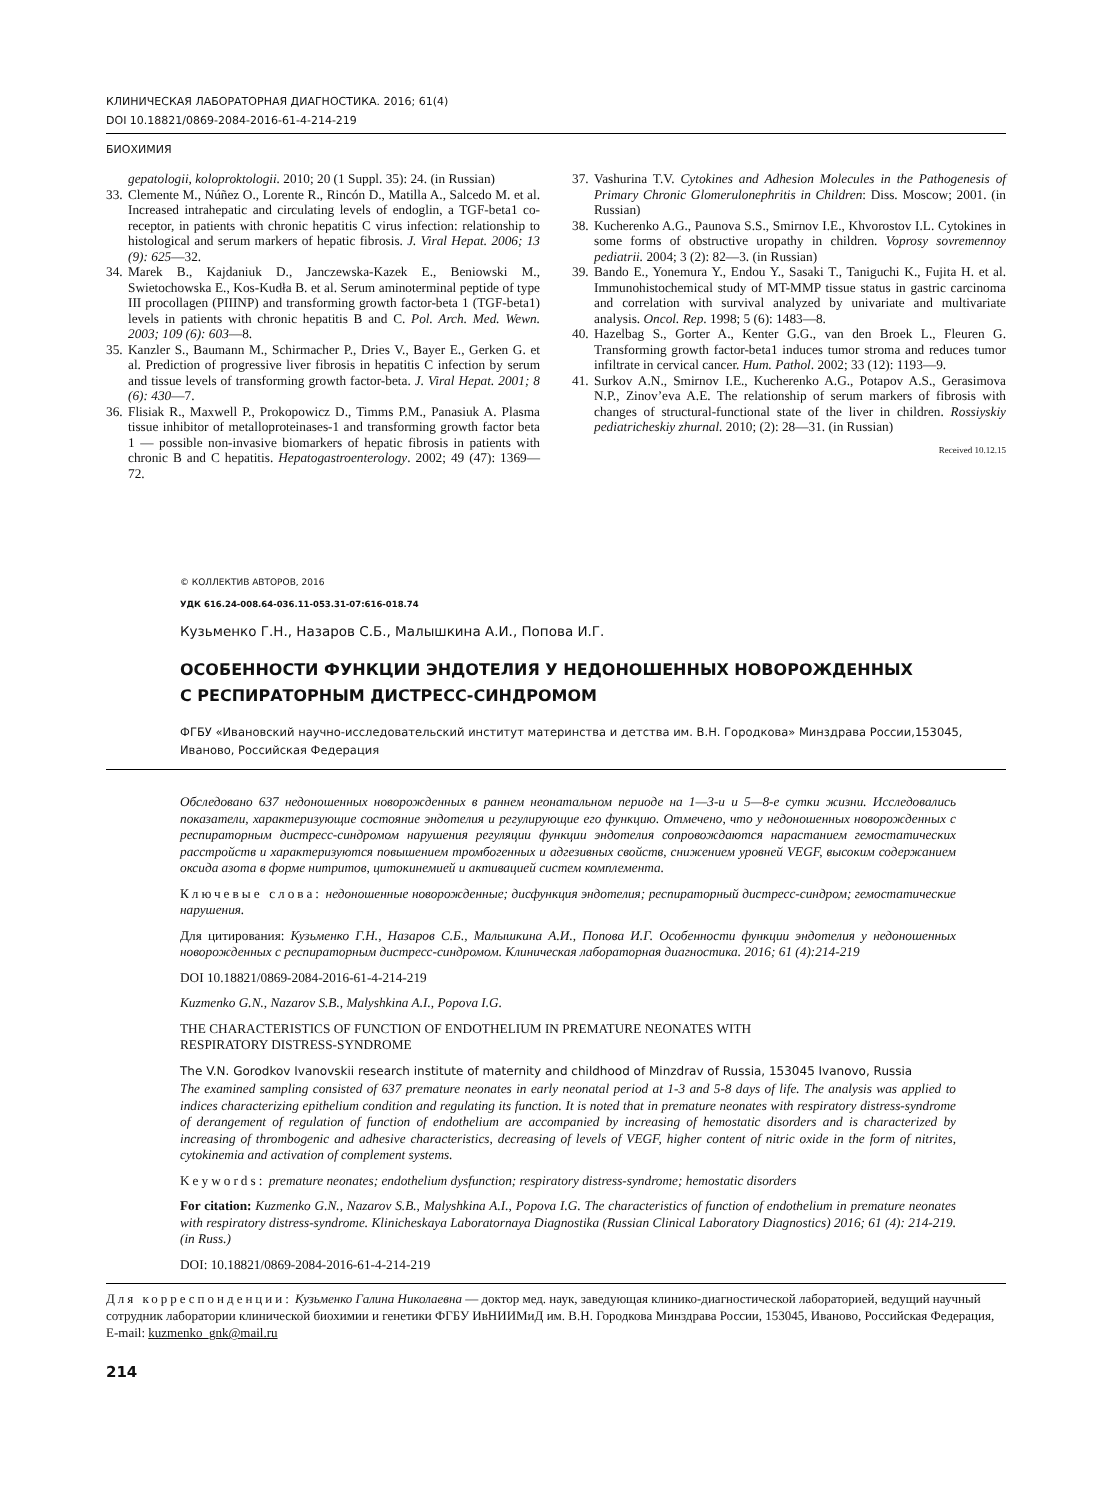КЛИНИЧЕСКАЯ ЛАБОРАТОРНАЯ ДИАГНОСТИКА. 2016; 61(4)
DOI 10.18821/0869-2084-2016-61-4-214-219
БИОХИМИЯ
gepatologii, koloproktologii. 2010; 20 (1 Suppl. 35): 24. (in Russian)
33. Clemente M., Núñez O., Lorente R., Rincón D., Matilla A., Salcedo M. et al. Increased intrahepatic and circulating levels of endoglin, a TGF-beta1 co-receptor, in patients with chronic hepatitis C virus infection: relationship to histological and serum markers of hepatic fibrosis. J. Viral Hepat. 2006; 13 (9): 625—32.
34. Marek B., Kajdaniuk D., Janczewska-Kazek E., Beniowski M., Swietochowska E., Kos-Kudła B. et al. Serum aminoterminal peptide of type III procollagen (PIIINP) and transforming growth factor-beta 1 (TGF-beta1) levels in patients with chronic hepatitis B and C. Pol. Arch. Med. Wewn. 2003; 109 (6): 603—8.
35. Kanzler S., Baumann M., Schirmacher P., Dries V., Bayer E., Gerken G. et al. Prediction of progressive liver fibrosis in hepatitis C infection by serum and tissue levels of transforming growth factor-beta. J. Viral Hepat. 2001; 8 (6): 430—7.
36. Flisiak R., Maxwell P., Prokopowicz D., Timms P.M., Panasiuk A. Plasma tissue inhibitor of metalloproteinases-1 and transforming growth factor beta 1 — possible non-invasive biomarkers of hepatic fibrosis in patients with chronic B and C hepatitis. Hepatogastroenterology. 2002; 49 (47): 1369—72.
37. Vashurina T.V. Cytokines and Adhesion Molecules in the Pathogenesis of Primary Chronic Glomerulonephritis in Children: Diss. Moscow; 2001. (in Russian)
38. Kucherenko A.G., Paunova S.S., Smirnov I.E., Khvorostov I.L. Cytokines in some forms of obstructive uropathy in children. Voprosy sovremennoy pediatrii. 2004; 3 (2): 82—3. (in Russian)
39. Bando E., Yonemura Y., Endou Y., Sasaki T., Taniguchi K., Fujita H. et al. Immunohistochemical study of MT-MMP tissue status in gastric carcinoma and correlation with survival analyzed by univariate and multivariate analysis. Oncol. Rep. 1998; 5 (6): 1483—8.
40. Hazelbag S., Gorter A., Kenter G.G., van den Broek L., Fleuren G. Transforming growth factor-beta1 induces tumor stroma and reduces tumor infiltrate in cervical cancer. Hum. Pathol. 2002; 33 (12): 1193—9.
41. Surkov A.N., Smirnov I.E., Kucherenko A.G., Potapov A.S., Gerasimova N.P., Zinov’eva A.E. The relationship of serum markers of fibrosis with changes of structural-functional state of the liver in children. Rossiyskiy pediatricheskiy zhurnal. 2010; (2): 28—31. (in Russian)
Received 10.12.15
© КОЛЛЕКТИВ АВТОРОВ, 2016
УДК 616.24-008.64-036.11-053.31-07:616-018.74
Кузьменко Г.Н., Назаров С.Б., Малышкина А.И., Попова И.Г.
ОСОБЕННОСТИ ФУНКЦИИ ЭНДОТЕЛИЯ У НЕДОНОШЕННЫХ НОВОРОЖДЕННЫХ
С РЕСПИРАТОРНЫМ ДИСТРЕСС-СИНДРОМОМ
ФГБУ «Ивановский научно-исследовательский институт материнства и детства им. В.Н. Городкова» Минздрава России,153045, Иваново, Российская Федерация
Обследовано 637 недоношенных новорожденных в раннем неонатальном периоде на 1—3-и и 5—8-е сутки жизни. Исследовались показатели, характеризующие состояние эндотелия и регулирующие его функцию. Отмечено, что у недоношенных новорожденных с респираторным дистресс-синдромом нарушения регуляции функции эндотелия сопровождаются нарастанием гемостатических расстройств и характеризуются повышением тромбогенных и адгезивных свойств, снижением уровней VEGF, высоким содержанием оксида азота в форме нитритов, цитокинемией и активацией систем комплемента.
Ключевые слова: недоношенные новорожденные; дисфункция эндотелия; респираторный дистресс-синдром; гемостатические нарушения.
Для цитирования: Кузьменко Г.Н., Назаров С.Б., Малышкина А.И., Попова И.Г. Особенности функции эндотелия у недоношенных новорожденных с респираторным дистресс-синдромом. Клиническая лабораторная диагностика. 2016; 61 (4):214-219
DOI 10.18821/0869-2084-2016-61-4-214-219
Kuzmenko G.N., Nazarov S.B., Malyshkina A.I., Popova I.G.
THE CHARACTERISTICS OF FUNCTION OF ENDOTHELIUM IN PREMATURE NEONATES WITH
RESPIRATORY DISTRESS-SYNDROME
The V.N. Gorodkov Ivanovskii research institute of maternity and childhood of Minzdrav of Russia, 153045 Ivanovo, Russia
The examined sampling consisted of 637 premature neonates in early neonatal period at 1-3 and 5-8 days of life. The analysis was applied to indices characterizing epithelium condition and regulating its function. It is noted that in premature neonates with respiratory distress-syndrome of derangement of regulation of function of endothelium are accompanied by increasing of hemostatic disorders and is characterized by increasing of thrombogenic and adhesive characteristics, decreasing of levels of VEGF, higher content of nitric oxide in the form of nitrites, cytokinemia and activation of complement systems.
Keywords: premature neonates; endothelium dysfunction; respiratory distress-syndrome; hemostatic disorders
For citation: Kuzmenko G.N., Nazarov S.B., Malyshkina A.I., Popova I.G. The characteristics of function of endothelium in premature neonates with respiratory distress-syndrome. Klinicheskaya Laboratornaya Diagnostika (Russian Clinical Laboratory Diagnostics) 2016; 61 (4): 214-219. (in Russ.)
DOI: 10.18821/0869-2084-2016-61-4-214-219
Для корреспонденции: Кузьменко Галина Николаевна — доктор мед. наук, заведующая клинико-диагностической лабораторией, ведущий научный сотрудник лаборатории клинической биохимии и генетики ФГБУ ИвНИИМиД им. В.Н. Городкова Минздрава России, 153045, Иваново, Российская Федерация, E-mail: kuzmenko_gnk@mail.ru
214